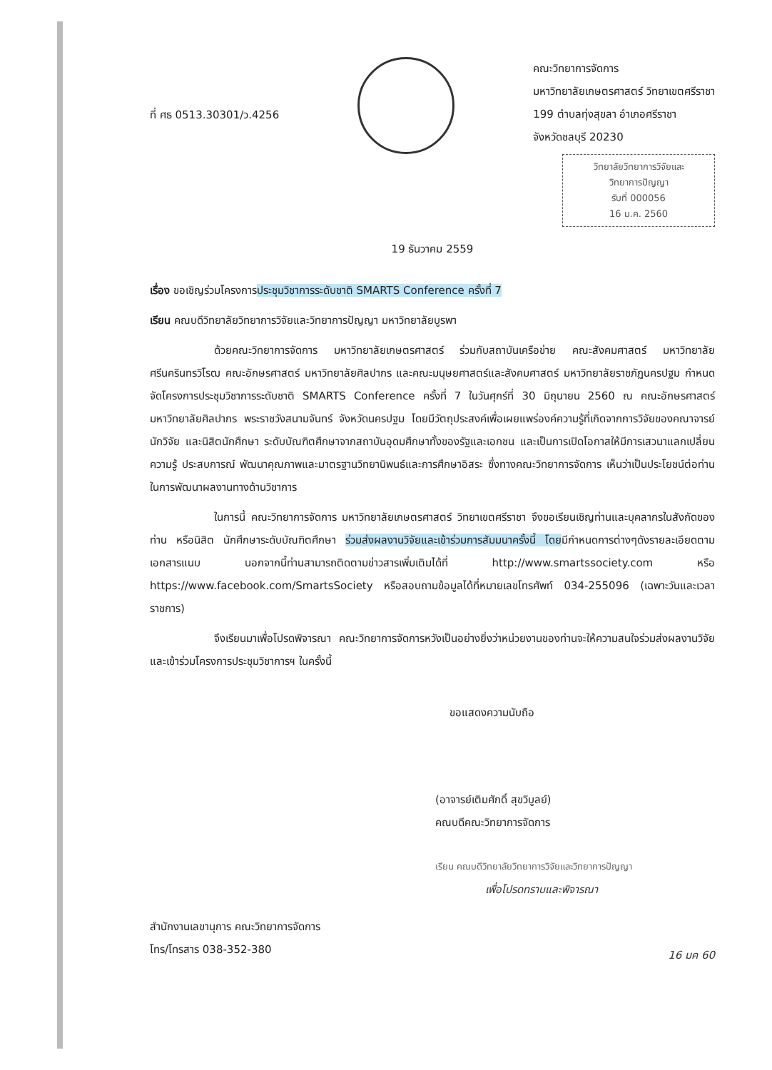ที่ ศธ 0513.30301/ว.4256
คณะวิทยาการจัดการ
มหาวิทยาลัยเกษตรศาสตร์ วิทยาเขตศรีราชา
199 ตำบลทุ่งสุขลา อำเภอศรีราชา
จังหวัดชลบุรี 20230
วิทยาลัยวิทยาการวิจัยและ
วิทยาการปัญญา
รับที่ 000056
16 ม.ค. 2560
19 ธันวาคม 2559
เรื่อง ขอเชิญร่วมโครงการประชุมวิชาการระดับชาติ SMARTS Conference ครั้งที่ 7
เรียน คณบดีวิทยาลัยวิทยาการวิจัยและวิทยาการปัญญา มหาวิทยาลัยบูรพา
ด้วยคณะวิทยาการจัดการ มหาวิทยาลัยเกษตรศาสตร์ ร่วมกับสถาบันเครือข่าย คณะสังคมศาสตร์ มหาวิทยาลัยศรีนครินทรวิโรฒ คณะอักษรศาสตร์ มหาวิทยาลัยศิลปากร และคณะมนุษยศาสตร์และสังคมศาสตร์ มหาวิทยาลัยราชภัฏนครปฐม กำหนดจัดโครงการประชุมวิชาการระดับชาติ SMARTS Conference ครั้งที่ 7 ในวันศุกร์ที่ 30 มิถุนายน 2560 ณ คณะอักษรศาสตร์ มหาวิทยาลัยศิลปากร พระราชวังสนามจันทร์ จังหวัดนครปฐม โดยมีวัตถุประสงค์เพื่อเผยแพร่องค์ความรู้ที่เกิดจากการวิจัยของคณาจารย์ นักวิจัย และนิสิตนักศึกษา ระดับบัณฑิตศึกษาจากสถาบันอุดมศึกษาทั้งของรัฐและเอกชน และเป็นการเปิดโอกาสให้มีการเสวนาแลกเปลี่ยนความรู้ ประสบการณ์ พัฒนาคุณภาพและมาตรฐานวิทยานิพนธ์และการศึกษาอิสระ ซึ่งทางคณะวิทยาการจัดการ เห็นว่าเป็นประโยชน์ต่อท่านในการพัฒนาผลงานทางด้านวิชาการ
ในการนี้ คณะวิทยาการจัดการ มหาวิทยาลัยเกษตรศาสตร์ วิทยาเขตศรีราชา จึงขอเรียนเชิญท่านและบุคลากรในสังกัดของท่าน หรือนิสิต นักศึกษาระดับบัณฑิตศึกษา ร่วมส่งผลงานวิจัยและเข้าร่วมการสัมมนาครั้งนี้ โดยมีกำหนดการต่างๆดังรายละเอียดตามเอกสารแนบ นอกจากนี้ท่านสามารถติดตามข่าวสารเพิ่มเติมได้ที่ http://www.smartssociety.com หรือ https://www.facebook.com/SmartsSociety หรือสอบถามข้อมูลได้ที่หมายเลขโทรศัพท์ 034-255096 (เฉพาะวันและเวลาราชการ)
จึงเรียนมาเพื่อโปรดพิจารณา คณะวิทยาการจัดการหวังเป็นอย่างยิ่งว่าหน่วยงานของท่านจะให้ความสนใจร่วมส่งผลงานวิจัยและเข้าร่วมโครงการประชุมวิชาการฯ ในครั้งนี้
ขอแสดงความนับถือ
(อาจารย์เติมศักดิ์ สุขวิบูลย์)
คณบดีคณะวิทยาการจัดการ
เรียน คณบดีวิทยาลัยวิทยาการวิจัยและวิทยาการปัญญา
เพื่อโปรดทราบและพิจารณา
สำนักงานเลขานุการ คณะวิทยาการจัดการ
โทร/โทรสาร 038-352-380
16 มค 60